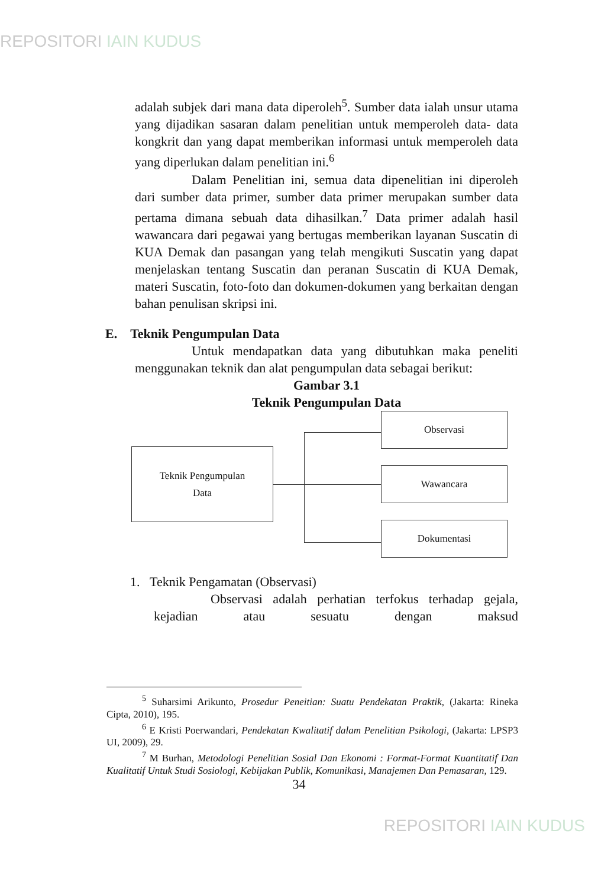REPOSITORI IAIN KUDUS
adalah subjek dari mana data diperoleh<sup>5</sup>. Sumber data ialah unsur utama yang dijadikan sasaran dalam penelitian untuk memperoleh data- data kongkrit dan yang dapat memberikan informasi untuk memperoleh data yang diperlukan dalam penelitian ini.<sup>6</sup>
Dalam Penelitian ini, semua data dipenelitian ini diperoleh dari sumber data primer, sumber data primer merupakan sumber data pertama dimana sebuah data dihasilkan.<sup>7</sup> Data primer adalah hasil wawancara dari pegawai yang bertugas memberikan layanan Suscatin di KUA Demak dan pasangan yang telah mengikuti Suscatin yang dapat menjelaskan tentang Suscatin dan peranan Suscatin di KUA Demak, materi Suscatin, foto-foto dan dokumen-dokumen yang berkaitan dengan bahan penulisan skripsi ini.
E. Teknik Pengumpulan Data
Untuk mendapatkan data yang dibutuhkan maka peneliti menggunakan teknik dan alat pengumpulan data sebagai berikut:
Gambar 3.1
Teknik Pengumpulan Data
Teknik Pengumpulan
Data
Observasi
Wawancara
Dokumentasi
1. Teknik Pengamatan (Observasi)
Observasi adalah perhatian terfokus terhadap gejala, kejadian atau sesuatu dengan maksud
<sup>5</sup> Suharsimi Arikunto, Prosedur Peneitian: Suatu Pendekatan Praktik, (Jakarta: Rineka Cipta, 2010), 195.
<sup>6</sup> E Kristi Poerwandari, Pendekatan Kwalitatif dalam Penelitian Psikologi, (Jakarta: LPSP3 UI, 2009), 29.
<sup>7</sup> M Burhan, Metodologi Penelitian Sosial Dan Ekonomi : Format-Format Kuantitatif Dan Kualitatif Untuk Studi Sosiologi, Kebijakan Publik, Komunikasi, Manajemen Dan Pemasaran, 129.
34
REPOSITORI IAIN KUDUS